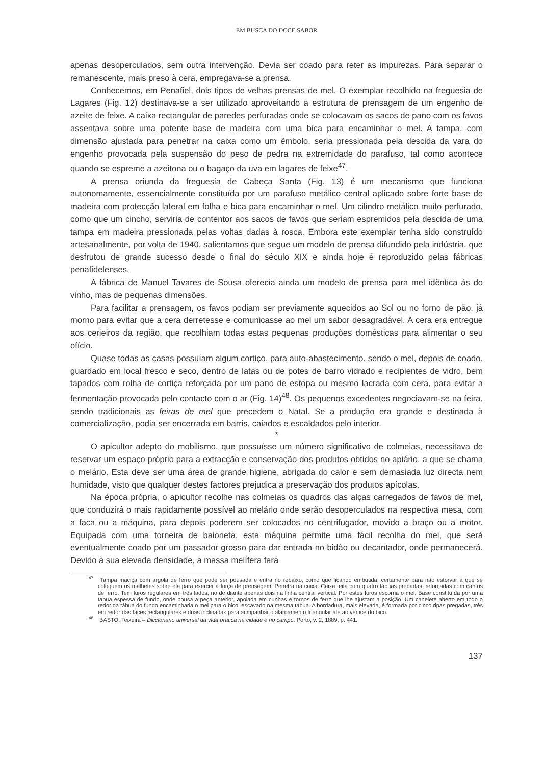EM BUSCA DO DOCE SABOR
apenas desoperculados, sem outra intervenção. Devia ser coado para reter as impurezas. Para separar o remanescente, mais preso à cera, empregava-se a prensa.
Conhecemos, em Penafiel, dois tipos de velhas prensas de mel. O exemplar recolhido na freguesia de Lagares (Fig. 12) destinava-se a ser utilizado aproveitando a estrutura de prensagem de um engenho de azeite de feixe. A caixa rectangular de paredes perfuradas onde se colocavam os sacos de pano com os favos assentava sobre uma potente base de madeira com uma bica para encaminhar o mel. A tampa, com dimensão ajustada para penetrar na caixa como um êmbolo, seria pressionada pela descida da vara do engenho provocada pela suspensão do peso de pedra na extremidade do parafuso, tal como acontece quando se espreme a azeitona ou o bagaço da uva em lagares de feixe<sup>47</sup>.
A prensa oriunda da freguesia de Cabeça Santa (Fig. 13) é um mecanismo que funciona autonomamente, essencialmente constituída por um parafuso metálico central aplicado sobre forte base de madeira com protecção lateral em folha e bica para encaminhar o mel. Um cilindro metálico muito perfurado, como que um cincho, serviria de contentor aos sacos de favos que seriam espremidos pela descida de uma tampa em madeira pressionada pelas voltas dadas à rosca. Embora este exemplar tenha sido construído artesanalmente, por volta de 1940, salientamos que segue um modelo de prensa difundido pela indústria, que desfrutou de grande sucesso desde o final do século XIX e ainda hoje é reproduzido pelas fábricas penafidelenses.
A fábrica de Manuel Tavares de Sousa oferecia ainda um modelo de prensa para mel idêntica às do vinho, mas de pequenas dimensões.
Para facilitar a prensagem, os favos podiam ser previamente aquecidos ao Sol ou no forno de pão, já morno para evitar que a cera derretesse e comunicasse ao mel um sabor desagradável. A cera era entregue aos cerieiros da região, que recolhiam todas estas pequenas produções domésticas para alimentar o seu ofício.
Quase todas as casas possuíam algum cortiço, para auto-abastecimento, sendo o mel, depois de coado, guardado em local fresco e seco, dentro de latas ou de potes de barro vidrado e recipientes de vidro, bem tapados com rolha de cortiça reforçada por um pano de estopa ou mesmo lacrada com cera, para evitar a fermentação provocada pelo contacto com o ar (Fig. 14)<sup>48</sup>. Os pequenos excedentes negociavam-se na feira, sendo tradicionais as feiras de mel que precedem o Natal. Se a produção era grande e destinada à comercialização, podia ser encerrada em barris, caiados e escaldados pelo interior.
*
O apicultor adepto do mobilismo, que possuísse um número significativo de colmeias, necessitava de reservar um espaço próprio para a extracção e conservação dos produtos obtidos no apiário, a que se chama o melário. Esta deve ser uma área de grande higiene, abrigada do calor e sem demasiada luz directa nem humidade, visto que qualquer destes factores prejudica a preservação dos produtos apícolas.
Na época própria, o apicultor recolhe nas colmeias os quadros das alças carregados de favos de mel, que conduzirá o mais rapidamente possível ao melário onde serão desoperculados na respectiva mesa, com a faca ou a máquina, para depois poderem ser colocados no centrifugador, movido a braço ou a motor. Equipada com uma torneira de baioneta, esta máquina permite uma fácil recolha do mel, que será eventualmente coado por um passador grosso para dar entrada no bidão ou decantador, onde permanecerá. Devido à sua elevada densidade, a massa melífera fará
<sup>47</sup> Tampa maciça com argola de ferro que pode ser pousada e entra no rebaixo, como que ficando embutida, certamente para não estorvar a que se coloquem os malhetes sobre ela para exercer a força de prensagem. Penetra na caixa. Caixa feita com quatro tábuas pregadas, reforçadas com cantos de ferro. Tem furos regulares em três lados, no de diante apenas dois na linha central vertical. Por estes furos escorria o mel. Base constituída por uma tábua espessa de fundo, onde pousa a peça anterior, apoiada em cunhas e tornos de ferro que lhe ajustam a posição. Um canelete aberto em todo o redor da tábua do fundo encaminharia o mel para o bico, escavado na mesma tábua. A bordadura, mais elevada, é formada por cinco ripas pregadas, três em redor das faces rectangulares e duas inclinadas para acmpanhar o alargamento triangular até ao vértice do bico.
<sup>48</sup> BASTO, Teixeira – Diccionario universal da vida pratica na cidade e no campo. Porto, v. 2, 1889, p. 441.
137